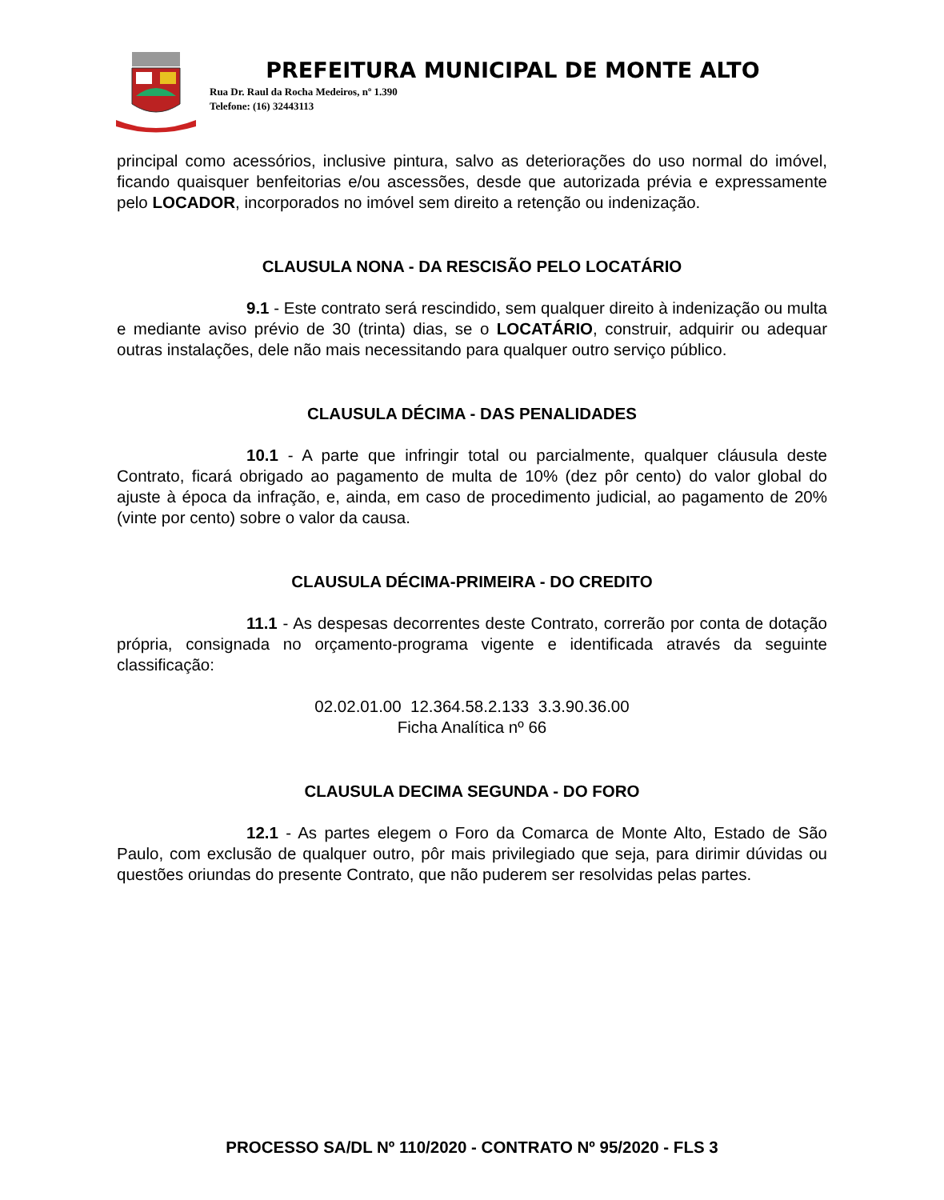PREFEITURA MUNICIPAL DE MONTE ALTO
Rua Dr. Raul da Rocha Medeiros, nº 1.390
Telefone: (16) 32443113
principal como acessórios, inclusive pintura, salvo as deteriorações do uso normal do imóvel, ficando quaisquer benfeitorias e/ou ascessões, desde que autorizada prévia e expressamente pelo LOCADOR, incorporados no imóvel sem direito a retenção ou indenização.
CLAUSULA NONA - DA RESCISÃO PELO LOCATÁRIO
9.1 - Este contrato será rescindido, sem qualquer direito à indenização ou multa e mediante aviso prévio de 30 (trinta) dias, se o LOCATÁRIO, construir, adquirir ou adequar outras instalações, dele não mais necessitando para qualquer outro serviço público.
CLAUSULA DÉCIMA - DAS PENALIDADES
10.1 - A parte que infringir total ou parcialmente, qualquer cláusula deste Contrato, ficará obrigado ao pagamento de multa de 10% (dez pôr cento) do valor global do ajuste à época da infração, e, ainda, em caso de procedimento judicial, ao pagamento de 20% (vinte por cento) sobre o valor da causa.
CLAUSULA DÉCIMA-PRIMEIRA - DO CREDITO
11.1 - As despesas decorrentes deste Contrato, correrão por conta de dotação própria, consignada no orçamento-programa vigente e identificada através da seguinte classificação:
02.02.01.00 12.364.58.2.133 3.3.90.36.00
Ficha Analítica nº 66
CLAUSULA DECIMA SEGUNDA - DO FORO
12.1 - As partes elegem o Foro da Comarca de Monte Alto, Estado de São Paulo, com exclusão de qualquer outro, pôr mais privilegiado que seja, para dirimir dúvidas ou questões oriundas do presente Contrato, que não puderem ser resolvidas pelas partes.
PROCESSO SA/DL Nº 110/2020 - CONTRATO Nº 95/2020 - FLS 3